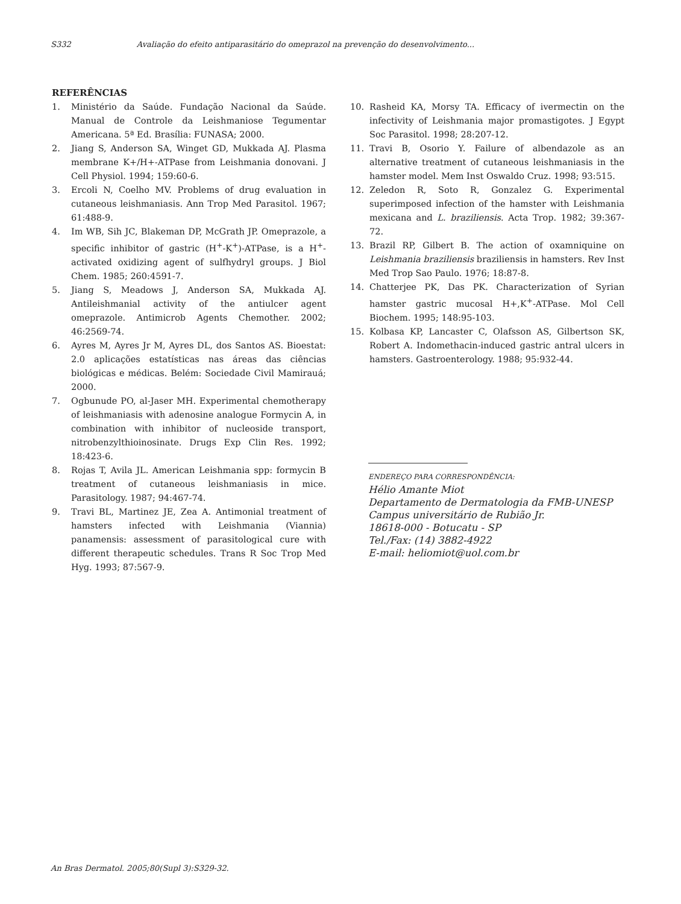S332 Avaliação do efeito antiparasitário do omeprazol na prevenção do desenvolvimento...
REFERÊNCIAS
1. Ministério da Saúde. Fundação Nacional da Saúde. Manual de Controle da Leishmaniose Tegumentar Americana. 5ª Ed. Brasília: FUNASA; 2000.
2. Jiang S, Anderson SA, Winget GD, Mukkada AJ. Plasma membrane K+/H+-ATPase from Leishmania donovani. J Cell Physiol. 1994; 159:60-6.
3. Ercoli N, Coelho MV. Problems of drug evaluation in cutaneous leishmaniasis. Ann Trop Med Parasitol. 1967; 61:488-9.
4. Im WB, Sih JC, Blakeman DP, McGrath JP. Omeprazole, a specific inhibitor of gastric (H<sup>+</sup>-K<sup>+</sup>)-ATPase, is a H<sup>+</sup>-activated oxidizing agent of sulfhydryl groups. J Biol Chem. 1985; 260:4591-7.
5. Jiang S, Meadows J, Anderson SA, Mukkada AJ. Antileishmanial activity of the antiulcer agent omeprazole. Antimicrob Agents Chemother. 2002; 46:2569-74.
6. Ayres M, Ayres Jr M, Ayres DL, dos Santos AS. Bioestat: 2.0 aplicações estatísticas nas áreas das ciências biológicas e médicas. Belém: Sociedade Civil Mamirauá; 2000.
7. Ogbunude PO, al-Jaser MH. Experimental chemotherapy of leishmaniasis with adenosine analogue Formycin A, in combination with inhibitor of nucleoside transport, nitrobenzylthioinosinate. Drugs Exp Clin Res. 1992; 18:423-6.
8. Rojas T, Avila JL. American Leishmania spp: formycin B treatment of cutaneous leishmaniasis in mice. Parasitology. 1987; 94:467-74.
9. Travi BL, Martinez JE, Zea A. Antimonial treatment of hamsters infected with Leishmania (Viannia) panamensis: assessment of parasitological cure with different therapeutic schedules. Trans R Soc Trop Med Hyg. 1993; 87:567-9.
10. Rasheid KA, Morsy TA. Efficacy of ivermectin on the infectivity of Leishmania major promastigotes. J Egypt Soc Parasitol. 1998; 28:207-12.
11. Travi B, Osorio Y. Failure of albendazole as an alternative treatment of cutaneous leishmaniasis in the hamster model. Mem Inst Oswaldo Cruz. 1998; 93:515.
12. Zeledon R, Soto R, Gonzalez G. Experimental superimposed infection of the hamster with Leishmania mexicana and L. braziliensis. Acta Trop. 1982; 39:367-72.
13. Brazil RP, Gilbert B. The action of oxamniquine on Leishmania braziliensis braziliensis in hamsters. Rev Inst Med Trop Sao Paulo. 1976; 18:87-8.
14. Chatterjee PK, Das PK. Characterization of Syrian hamster gastric mucosal H+,K<sup>+</sup>-ATPase. Mol Cell Biochem. 1995; 148:95-103.
15. Kolbasa KP, Lancaster C, Olafsson AS, Gilbertson SK, Robert A. Indomethacin-induced gastric antral ulcers in hamsters. Gastroenterology. 1988; 95:932-44.
ENDEREÇO PARA CORRESPONDÊNCIA:
Hélio Amante Miot
Departamento de Dermatologia da FMB-UNESP
Campus universitário de Rubião Jr.
18618-000 - Botucatu - SP
Tel./Fax: (14) 3882-4922
E-mail: heliomiot@uol.com.br
An Bras Dermatol. 2005;80(Supl 3):S329-32.